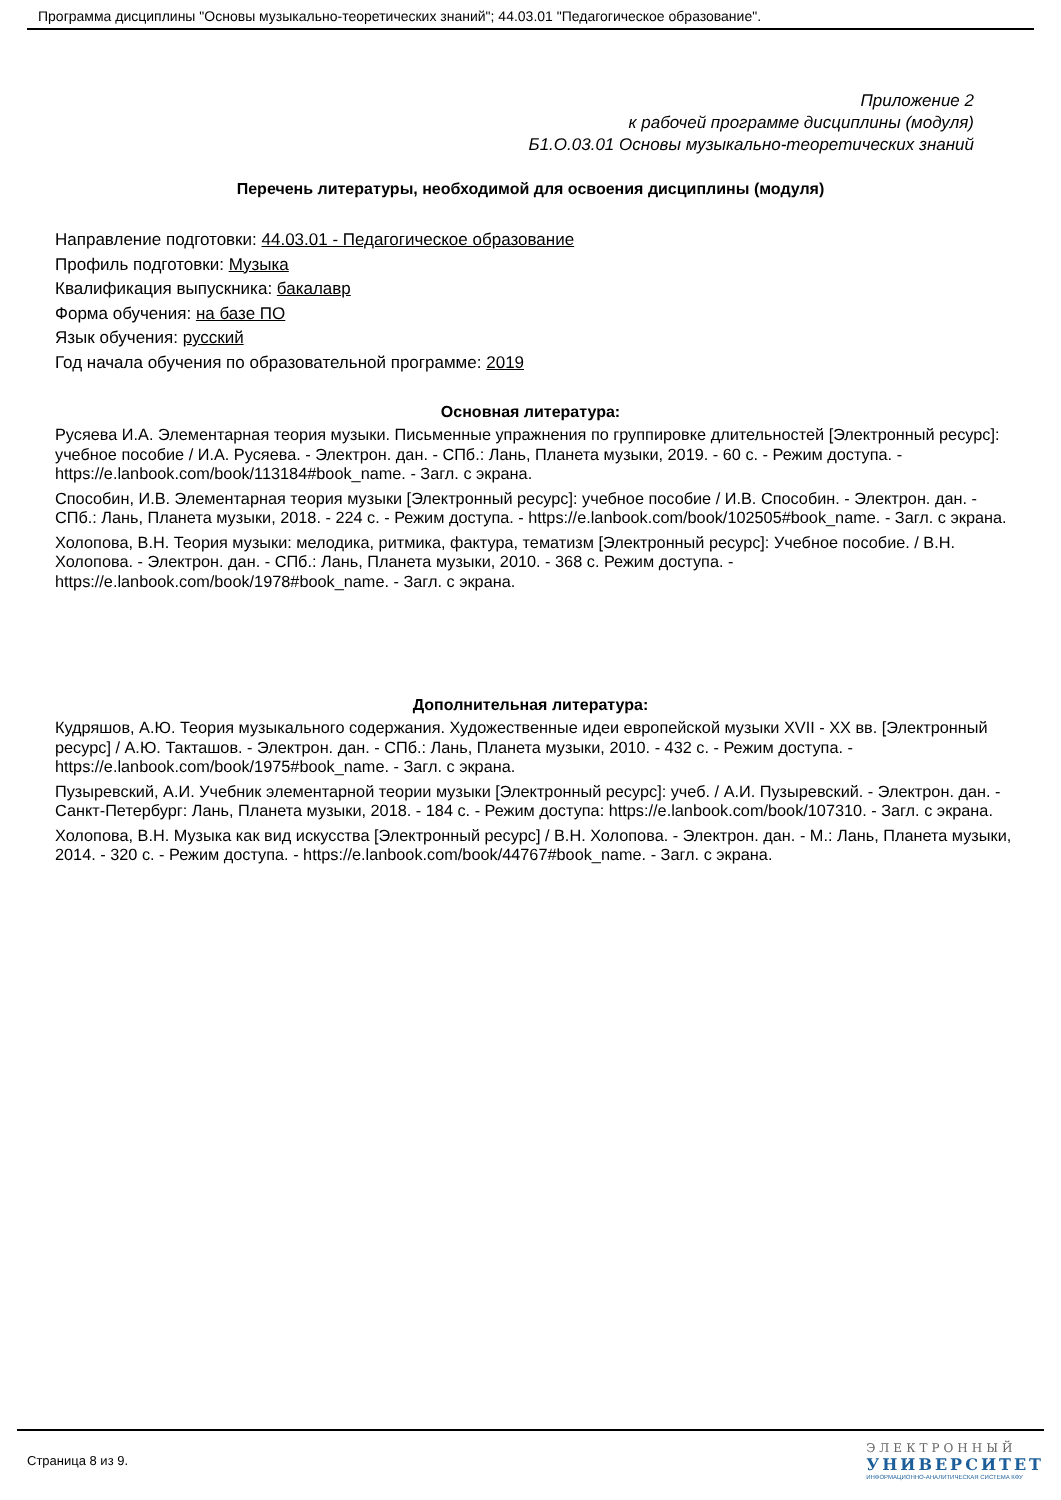Программа дисциплины "Основы музыкально-теоретических знаний"; 44.03.01 "Педагогическое образование".
Приложение 2
к рабочей программе дисциплины (модуля)
Б1.О.03.01 Основы музыкально-теоретических знаний
Перечень литературы, необходимой для освоения дисциплины (модуля)
Направление подготовки: 44.03.01 - Педагогическое образование
Профиль подготовки: Музыка
Квалификация выпускника: бакалавр
Форма обучения: на базе ПО
Язык обучения: русский
Год начала обучения по образовательной программе: 2019
Основная литература:
Русяева И.А. Элементарная теория музыки. Письменные упражнения по группировке длительностей [Электронный ресурс]: учебное пособие / И.А. Русяева. - Электрон. дан. - СПб.: Лань, Планета музыки, 2019. - 60 с. - Режим доступа. -https://e.lanbook.com/book/113184#book_name. - Загл. с экрана.
Способин, И.В. Элементарная теория музыки [Электронный ресурс]: учебное пособие / И.В. Способин. - Электрон. дан. - СПб.: Лань, Планета музыки, 2018. - 224 с. - Режим доступа. - https://e.lanbook.com/book/102505#book_name. - Загл. с экрана.
Холопова, В.Н. Теория музыки: мелодика, ритмика, фактура, тематизм [Электронный ресурс]: Учебное пособие. / В.Н. Холопова. - Электрон. дан. - СПб.: Лань, Планета музыки, 2010. - 368 с. Режим доступа. - https://e.lanbook.com/book/1978#book_name. - Загл. с экрана.
Дополнительная литература:
Кудряшов, А.Ю. Теория музыкального содержания. Художественные идеи европейской музыки XVII - XX вв. [Электронный ресурс] / А.Ю. Такташов. - Электрон. дан. - СПб.: Лань, Планета музыки, 2010. - 432 с. - Режим доступа. - https://e.lanbook.com/book/1975#book_name. - Загл. с экрана.
Пузыревский, А.И. Учебник элементарной теории музыки [Электронный ресурс]: учеб. / А.И. Пузыревский. - Электрон. дан. - Санкт-Петербург: Лань, Планета музыки, 2018. - 184 с. - Режим доступа: https://e.lanbook.com/book/107310. - Загл. с экрана.
Холопова, В.Н. Музыка как вид искусства [Электронный ресурс] / В.Н. Холопова. - Электрон. дан. - М.: Лань, Планета музыки, 2014. - 320 с. - Режим доступа. - https://e.lanbook.com/book/44767#book_name. - Загл. с экрана.
Страница 8 из 9.
ЭЛЕКТРОННЫЙ
УНИВЕРСИТЕТ
ИНФОРМАЦИОННО-АНАЛИТИЧЕСКАЯ СИСТЕМА КФУ